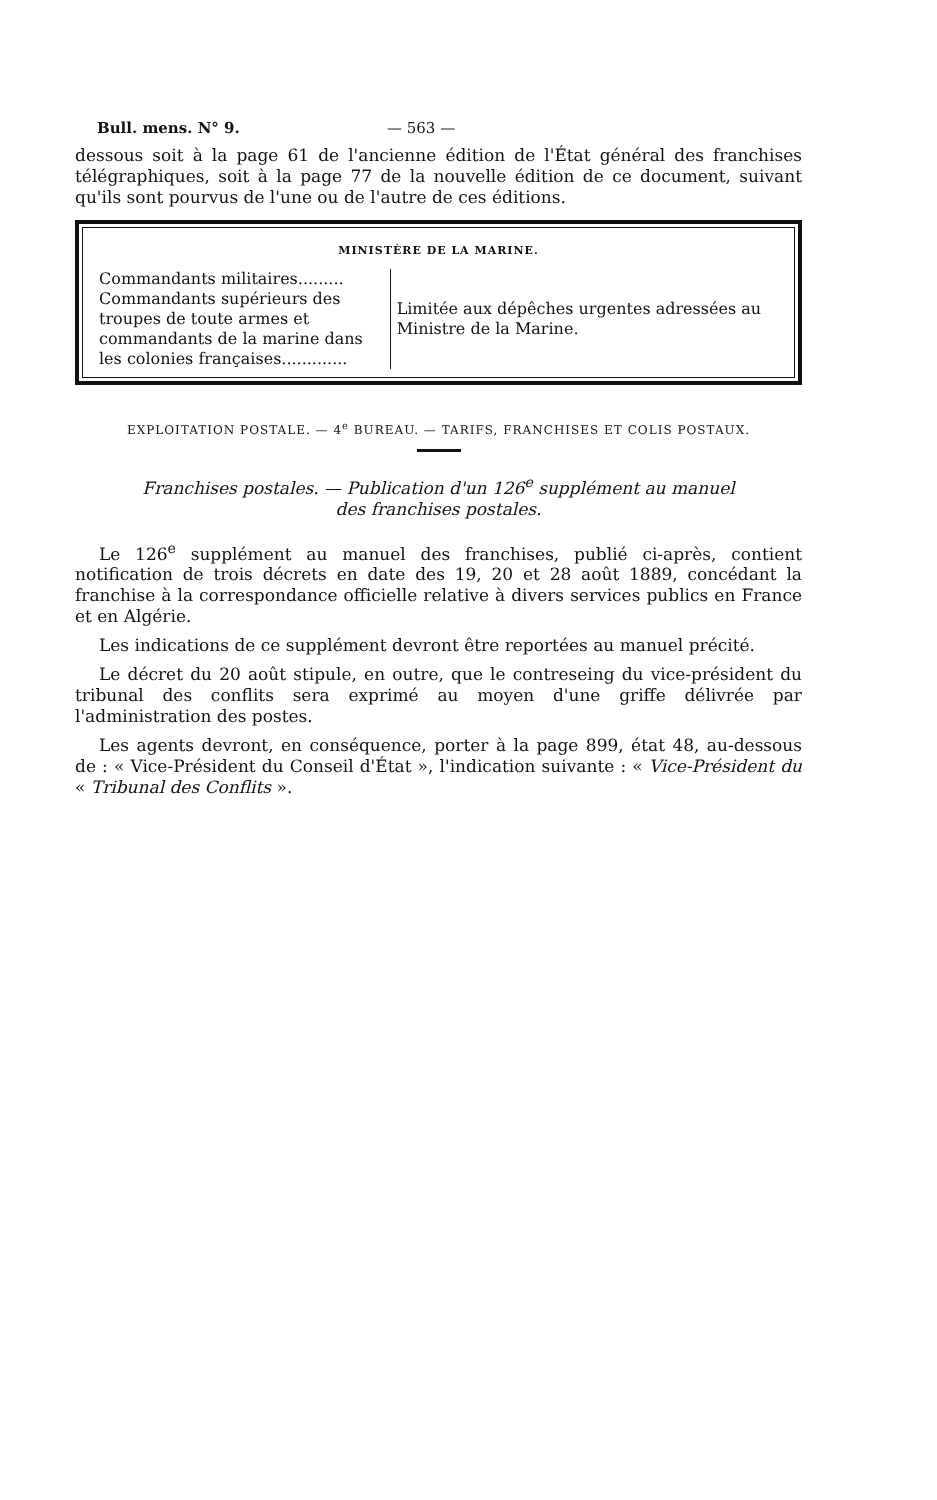Bull. mens. N° 9. — 563 —
dessous soit à la page 61 de l'ancienne édition de l'État général des franchises télégraphiques, soit à la page 77 de la nouvelle édition de ce document, suivant qu'ils sont pourvus de l'une ou de l'autre de ces éditions.
MINISTÈRE DE LA MARINE.
| Commandants militaires......... Commandants supérieurs des troupes de toute armes et commandants de la marine dans les colonies françaises............. | Limitée aux dépêches urgentes adressées au Ministre de la Marine. |
EXPLOITATION POSTALE. — 4<sup>e</sup> BUREAU. — TARIFS, FRANCHISES ET COLIS POSTAUX.
Franchises postales. — Publication d'un 126<sup>e</sup> supplément au manuel
des franchises postales.
Le 126<sup>e</sup> supplément au manuel des franchises, publié ci-après, contient notification de trois décrets en date des 19, 20 et 28 août 1889, concédant la franchise à la correspondance officielle relative à divers services publics en France et en Algérie.
Les indications de ce supplément devront être reportées au manuel précité.
Le décret du 20 août stipule, en outre, que le contreseing du vice-président du tribunal des conflits sera exprimé au moyen d'une griffe délivrée par l'administration des postes.
Les agents devront, en conséquence, porter à la page 899, état 48, au-dessous de : « Vice-Président du Conseil d'État », l'indication suivante : « Vice-Président du « Tribunal des Conflits ».